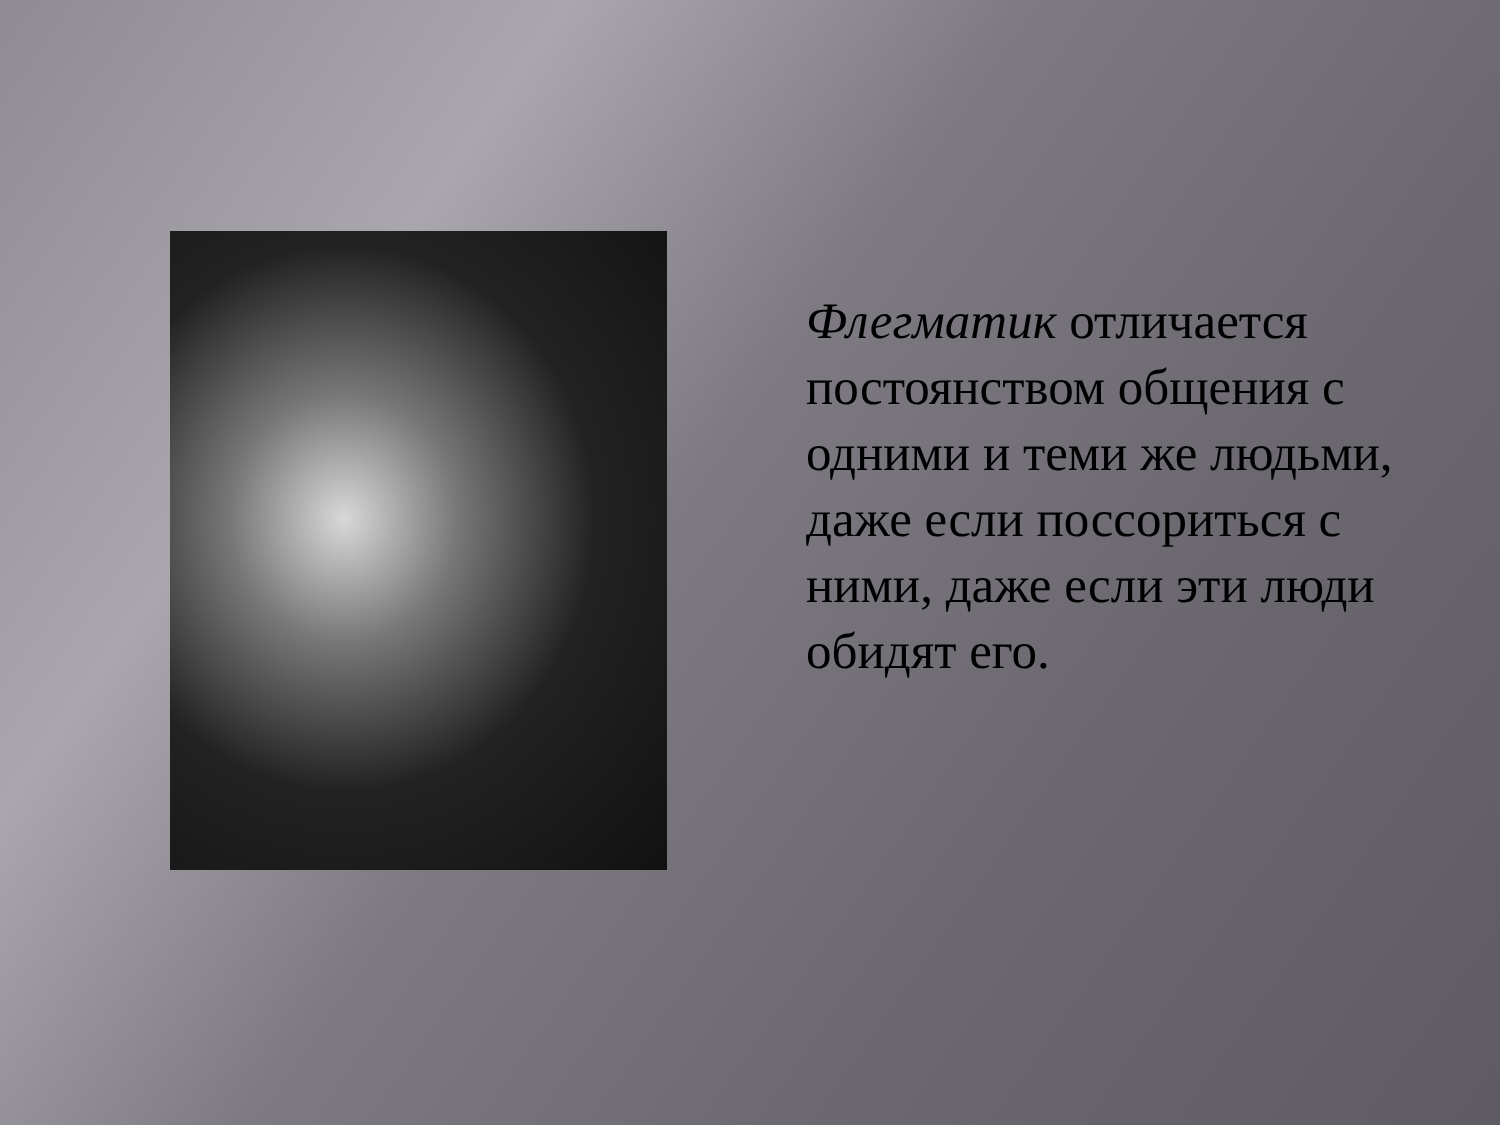Флегматик отличается постоянством общения с одними и теми же людьми, даже если поссориться с ними, даже если эти люди обидят его.